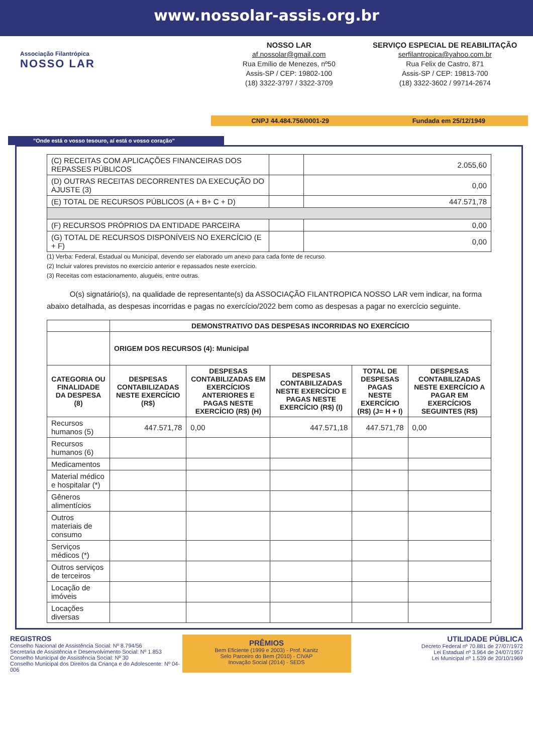www.nossolar-assis.org.br
Associação Filantrópica
NOSSO LAR
NOSSO LAR
af.nossolar@gmail.com
Rua Emílio de Menezes, nº50
Assis-SP / CEP: 19802-100
(18) 3322-3797 / 3322-3709
SERVIÇO ESPECIAL DE REABILITAÇÃO
serfilantropica@yahoo.com.br
Rua Felix de Castro, 871
Assis-SP / CEP: 19813-700
(18) 3322-3602 / 99714-2674
CNPJ 44.484.756/0001-29 Fundada em 25/12/1949
"Onde está o vosso tesouro, aí está o vosso coração"
| (C) RECEITAS COM APLICAÇÕES FINANCEIRAS DOS REPASSES PÚBLICOS | | 2.055,60 |
| (D) OUTRAS RECEITAS DECORRENTES DA EXECUÇÃO DO AJUSTE (3) | | 0,00 |
| (E) TOTAL DE RECURSOS PÚBLICOS (A + B+ C + D) | | 447.571,78 |
| (F) RECURSOS PRÓPRIOS DA ENTIDADE PARCEIRA | | 0,00 |
| (G) TOTAL DE RECURSOS DISPONÍVEIS NO EXERCÍCIO (E + F) | | 0,00 |
(1) Verba: Federal, Estadual ou Municipal, devendo ser elaborado um anexo para cada fonte de recurso.
(2) Incluir valores previstos no exercício anterior e repassados neste exercício.
(3) Receitas com estacionamento, aluguéis, entre outras.
O(s) signatário(s), na qualidade de representante(s) da ASSOCIAÇÃO FILANTROPICA NOSSO LAR vem indicar, na forma abaixo detalhada, as despesas incorridas e pagas no exercício/2022 bem como as despesas a pagar no exercício seguinte.
| | DEMONSTRATIVO DAS DESPESAS INCORRIDAS NO EXERCÍCIO | | | | |
| | ORIGEM DOS RECURSOS (4): Municipal | | | | |
| CATEGORIA OU FINALIDADE DA DESPESA (8) | DESPESAS CONTABILIZADAS NESTE EXERCÍCIO (R$) | DESPESAS CONTABILIZADAS EM EXERCÍCIOS ANTERIORES E PAGAS NESTE EXERCÍCIO (R$) (H) | DESPESAS CONTABILIZADAS NESTE EXERCÍCIO E PAGAS NESTE EXERCÍCIO (R$) (I) | TOTAL DE DESPESAS PAGAS NESTE EXERCÍCIO (R$) (J= H + I) | DESPESAS CONTABILIZADAS NESTE EXERCÍCIO A PAGAR EM EXERCÍCIOS SEGUINTES (R$) |
| Recursos humanos (5) | 447.571,78 | 0,00 | 447.571,18 | 447.571,78 | 0,00 |
| Recursos humanos (6) | | | | | |
| Medicamentos | | | | | |
| Material médico e hospitalar (*) | | | | | |
| Gêneros alimentícios | | | | | |
| Outros materiais de consumo | | | | | |
| Serviços médicos (*) | | | | | |
| Outros serviços de terceiros | | | | | |
| Locação de imóveis | | | | | |
| Locações diversas | | | | | |
REGISTROS
Conselho Nacional de Assistência Social: Nº 8.794/56
Secretaria de Assistência e Desenvolvimento Social: Nº 1.853
Conselho Municipal de Assistência Social: Nº 30
Conselho Municipal dos Direitos da Criança e do Adolescente: Nº 04-006
PRÊMIOS
Bem Eficiente (1999 e 2003) - Prof. Kanitz
Selo Parceiro do Bem (2010) - CIVAP
Inovação Social (2014) - SEDS
UTILIDADE PÚBLICA
Decreto Federal nº 70.881 de 27/07/1972
Lei Estadual nº 3.964 de 24/07/1957
Lei Municipal nº 1.539 de 20/10/1969